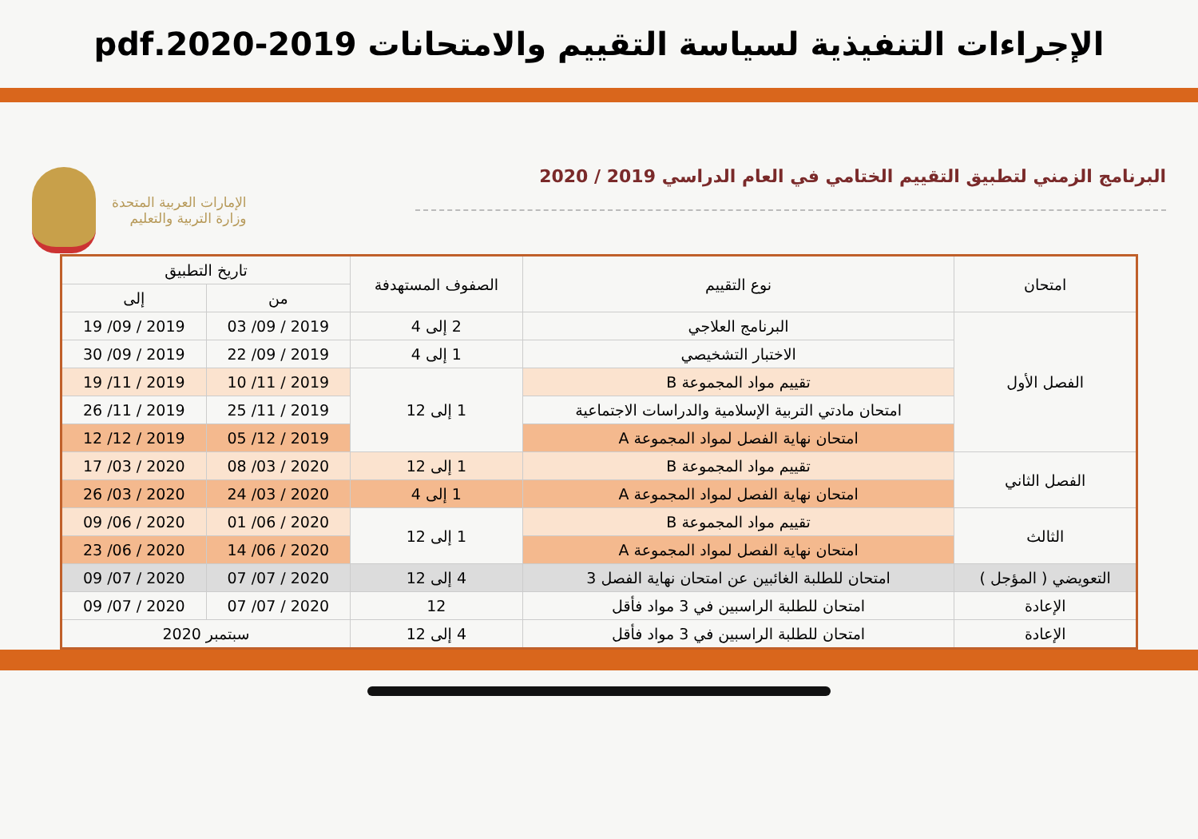الإجراءات التنفيذية لسياسة التقييم والامتحانات 2019-2020.pdf
البرنامج الزمني لتطبيق التقييم الختامي في العام الدراسي 2019 / 2020
الإمارات العربية المتحدة
وزارة التربية والتعليم
| امتحان | نوع التقييم | الصفوف المستهدفة | تاريخ التطبيق | |
| --- | --- | --- | --- | --- |
| | | | من | إلى |
| الفصل الأول | البرنامج العلاجي | 2 إلى 4 | 2019 / 09/ 03 | 2019 / 09/ 19 |
| | الاختبار التشخيصي | 1 إلى 4 | 2019 / 09/ 22 | 2019 / 09/ 30 |
| | تقييم مواد المجموعة B | 1 إلى 12 | 2019 / 11/ 10 | 2019 / 11/ 19 |
| | امتحان مادتي التربية الإسلامية والدراسات الاجتماعية | | 2019 / 11/ 25 | 2019 / 11/ 26 |
| | امتحان نهاية الفصل لمواد المجموعة A | | 2019 / 12/ 05 | 2019 / 12/ 12 |
| الفصل الثاني | تقييم مواد المجموعة B | 1 إلى 12 | 2020 / 03/ 08 | 2020 / 03/ 17 |
| | امتحان نهاية الفصل لمواد المجموعة A | 1 إلى 4 | 2020 / 03/ 24 | 2020 / 03/ 26 |
| الثالث | تقييم مواد المجموعة B | 1 إلى 12 | 2020 / 06/ 01 | 2020 / 06/ 09 |
| | امتحان نهاية الفصل لمواد المجموعة A | | 2020 / 06/ 14 | 2020 / 06/ 23 |
| التعويضي ( المؤجل ) | امتحان للطلبة الغائبين عن امتحان نهاية الفصل 3 | 4 إلى 12 | 2020 / 07/ 07 | 2020 / 07/ 09 |
| الإعادة | امتحان للطلبة الراسبين في 3 مواد فأقل | 12 | 2020 / 07/ 07 | 2020 / 07/ 09 |
| الإعادة | امتحان للطلبة الراسبين في 3 مواد فأقل | 4 إلى 12 | سبتمبر 2020 | |